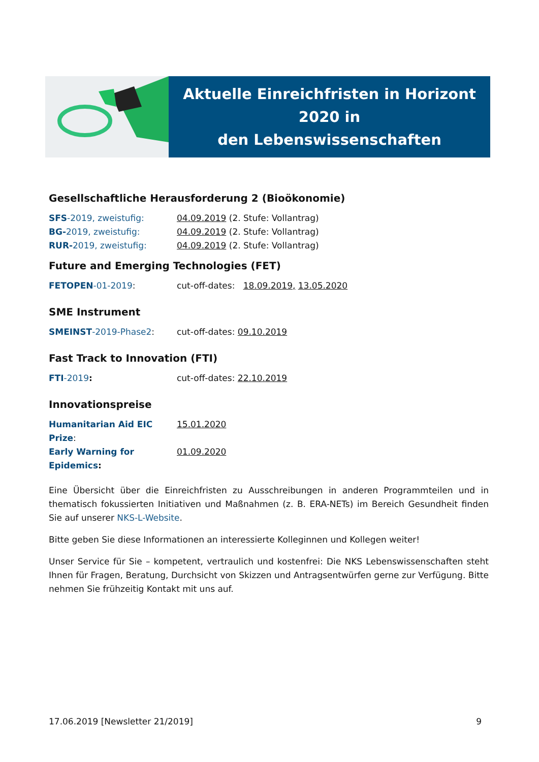Aktuelle Einreichfristen in Horizont 2020 in
den Lebenswissenschaften
Gesellschaftliche Herausforderung 2 (Bioökonomie)
SFS-2019, zweistufig: 04.09.2019 (2. Stufe: Vollantrag)
BG-2019, zweistufig: 04.09.2019 (2. Stufe: Vollantrag)
RUR-2019, zweistufig: 04.09.2019 (2. Stufe: Vollantrag)
Future and Emerging Technologies (FET)
FETOPEN-01-2019: cut-off-dates: 18.09.2019, 13.05.2020
SME Instrument
SMEINST-2019-Phase2: cut-off-dates: 09.10.2019
Fast Track to Innovation (FTI)
FTI-2019: cut-off-dates: 22.10.2019
Innovationspreise
Humanitarian Aid EIC Prize: 15.01.2020
Early Warning for Epidemics: 01.09.2020
Eine Übersicht über die Einreichfristen zu Ausschreibungen in anderen Programmteilen und in thematisch fokussierten Initiativen und Maßnahmen (z. B. ERA-NETs) im Bereich Gesundheit finden Sie auf unserer NKS-L-Website.
Bitte geben Sie diese Informationen an interessierte Kolleginnen und Kollegen weiter!
Unser Service für Sie – kompetent, vertraulich und kostenfrei: Die NKS Lebenswissenschaften steht Ihnen für Fragen, Beratung, Durchsicht von Skizzen und Antragsentwürfen gerne zur Verfügung. Bitte nehmen Sie frühzeitig Kontakt mit uns auf.
17.06.2019 [Newsletter 21/2019] 9